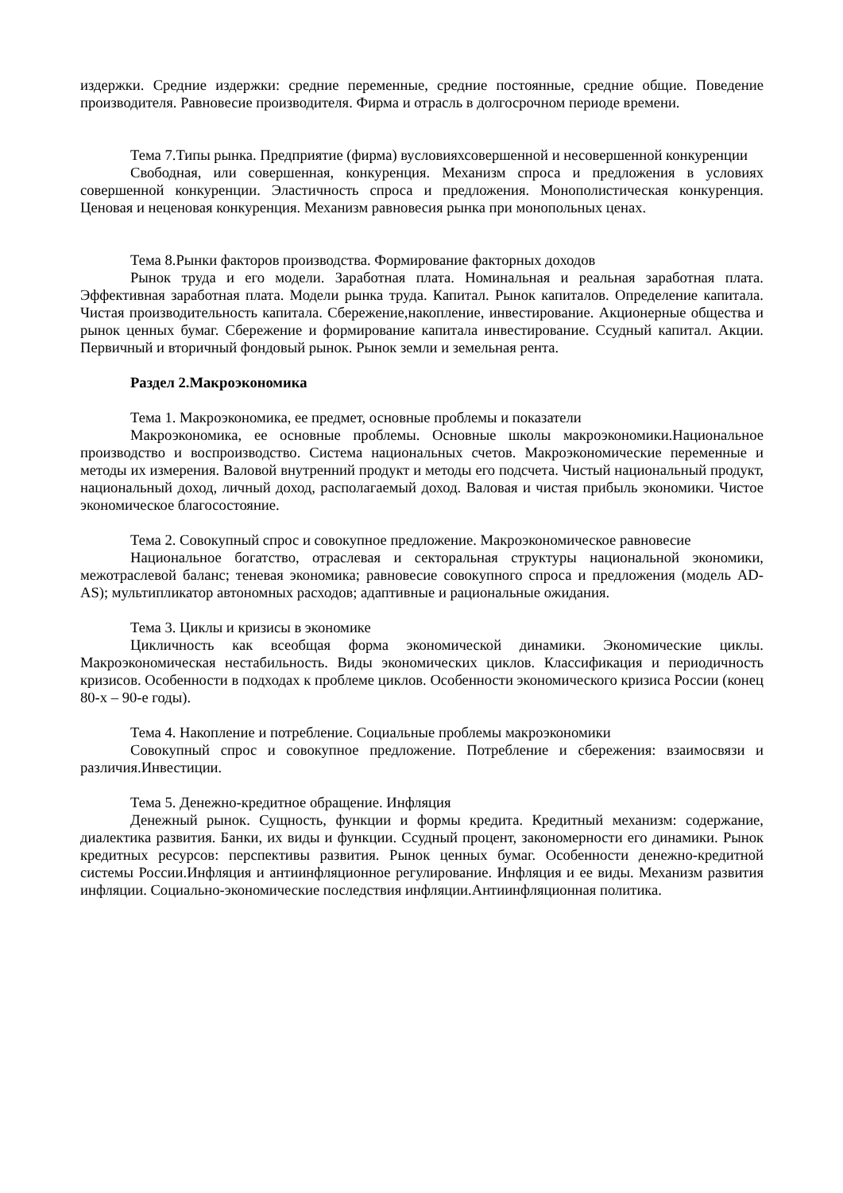издержки. Средние издержки: средние переменные, средние постоянные, средние общие. Поведение производителя. Равновесие производителя. Фирма и отрасль в долгосрочном периоде времени.
Тема 7.Типы рынка. Предприятие (фирма) вусловияхсовершенной и несовершенной конкуренции
Свободная, или совершенная, конкуренция. Механизм спроса и предложения в условиях совершенной конкуренции. Эластичность спроса и предложения. Монополистическая конкуренция. Ценовая и неценовая конкуренция. Механизм равновесия рынка при монопольных ценах.
Тема 8.Рынки факторов производства. Формирование факторных доходов
Рынок труда и его модели. Заработная плата. Номинальная и реальная заработная плата. Эффективная заработная плата. Модели рынка труда. Капитал. Рынок капиталов. Определение капитала. Чистая производительность капитала. Сбережение,накопление, инвестирование. Акционерные общества и рынок ценных бумаг. Сбережение и формирование капитала инвестирование. Ссудный капитал. Акции. Первичный и вторичный фондовый рынок. Рынок земли и земельная рента.
Раздел 2.Макроэкономика
Тема 1. Макроэкономика, ее предмет, основные проблемы и показатели
Макроэкономика, ее основные проблемы. Основные школы макроэкономики.Национальное производство и воспроизводство. Система национальных счетов. Макроэкономические переменные и методы их измерения. Валовой внутренний продукт и методы его подсчета. Чистый национальный продукт, национальный доход, личный доход, располагаемый доход. Валовая и чистая прибыль экономики. Чистое экономическое благосостояние.
Тема 2. Совокупный спрос и совокупное предложение. Макроэкономическое равновесие
Национальное богатство, отраслевая и секторальная структуры национальной экономики, межотраслевой баланс; теневая экономика; равновесие совокупного спроса и предложения (модель AD-AS); мультипликатор автономных расходов; адаптивные и рациональные ожидания.
Тема 3. Циклы и кризисы в экономике
Цикличность как всеобщая форма экономической динамики. Экономические циклы. Макроэкономическая нестабильность. Виды экономических циклов. Классификация и периодичность кризисов. Особенности в подходах к проблеме циклов. Особенности экономического кризиса России (конец 80-х – 90-е годы).
Тема 4. Накопление и потребление. Социальные проблемы макроэкономики
Совокупный спрос и совокупное предложение. Потребление и сбережения: взаимосвязи и различия.Инвестиции.
Тема 5. Денежно-кредитное обращение. Инфляция
Денежный рынок. Сущность, функции и формы кредита. Кредитный механизм: содержание, диалектика развития. Банки, их виды и функции. Ссудный процент, закономерности его динамики. Рынок кредитных ресурсов: перспективы развития. Рынок ценных бумаг. Особенности денежно-кредитной системы России.Инфляция и антиинфляционное регулирование. Инфляция и ее виды. Механизм развития инфляции. Социально-экономические последствия инфляции.Антиинфляционная политика.